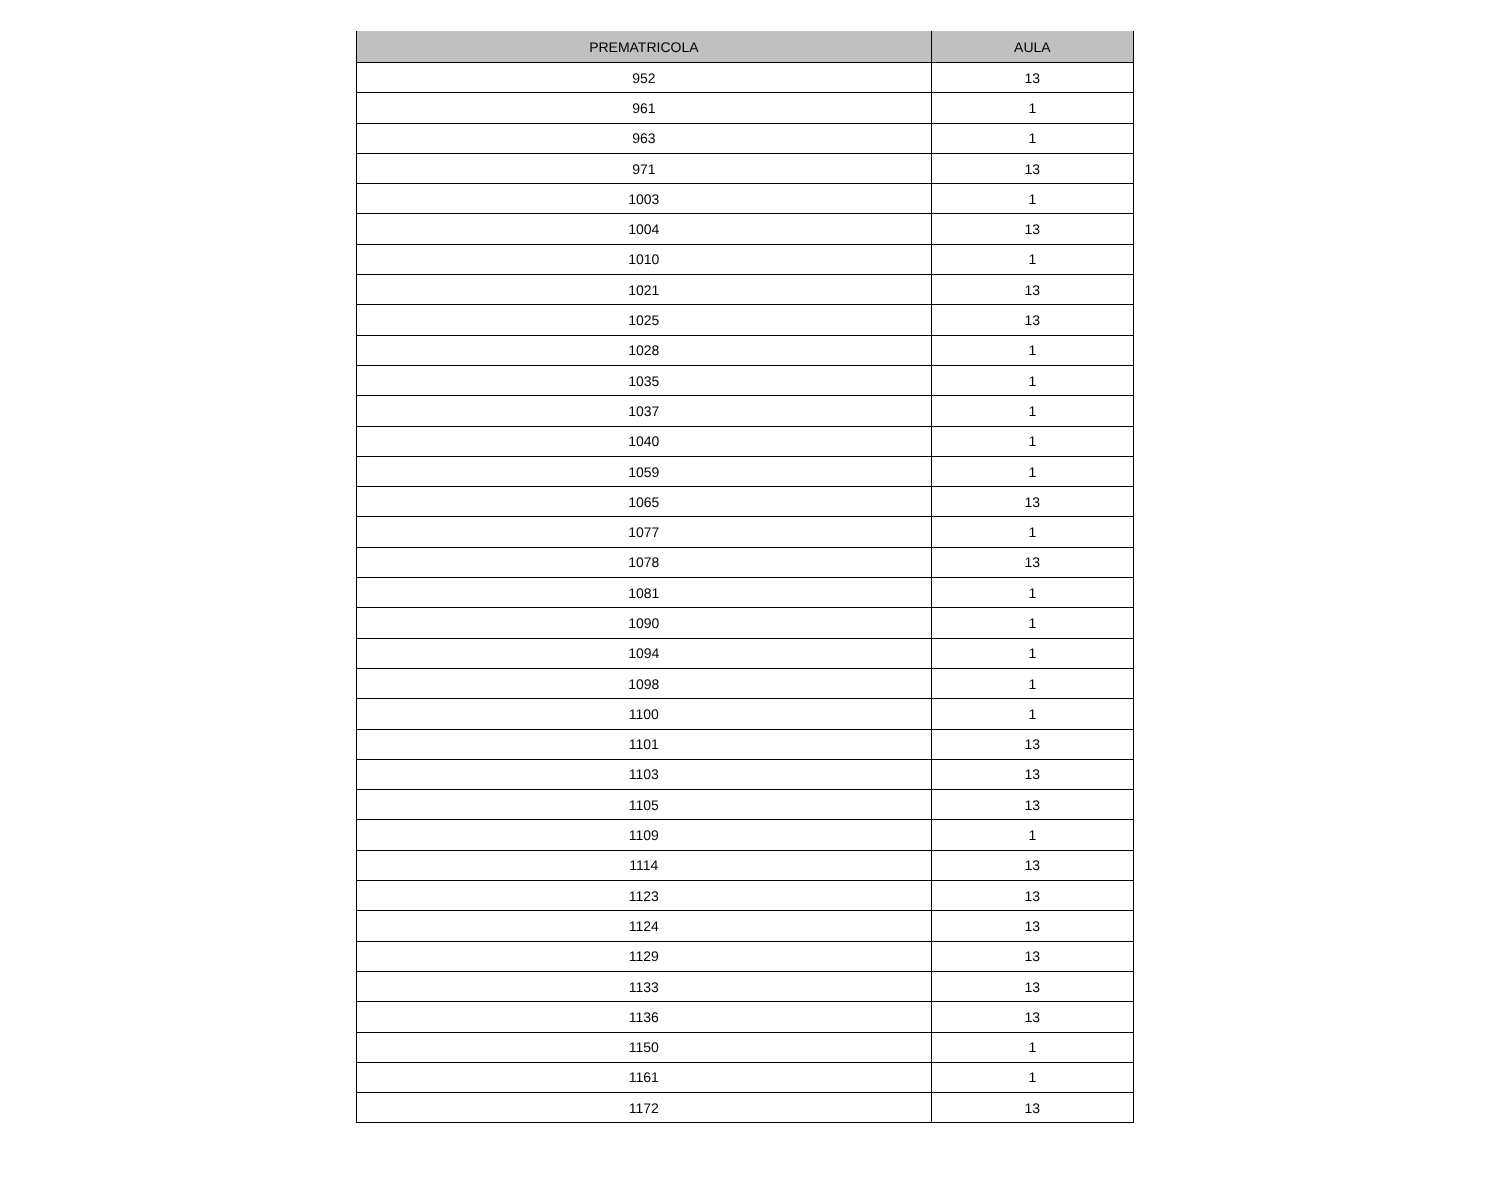| PREMATRICOLA | AULA |
| --- | --- |
| 952 | 13 |
| 961 | 1 |
| 963 | 1 |
| 971 | 13 |
| 1003 | 1 |
| 1004 | 13 |
| 1010 | 1 |
| 1021 | 13 |
| 1025 | 13 |
| 1028 | 1 |
| 1035 | 1 |
| 1037 | 1 |
| 1040 | 1 |
| 1059 | 1 |
| 1065 | 13 |
| 1077 | 1 |
| 1078 | 13 |
| 1081 | 1 |
| 1090 | 1 |
| 1094 | 1 |
| 1098 | 1 |
| 1100 | 1 |
| 1101 | 13 |
| 1103 | 13 |
| 1105 | 13 |
| 1109 | 1 |
| 1114 | 13 |
| 1123 | 13 |
| 1124 | 13 |
| 1129 | 13 |
| 1133 | 13 |
| 1136 | 13 |
| 1150 | 1 |
| 1161 | 1 |
| 1172 | 13 |